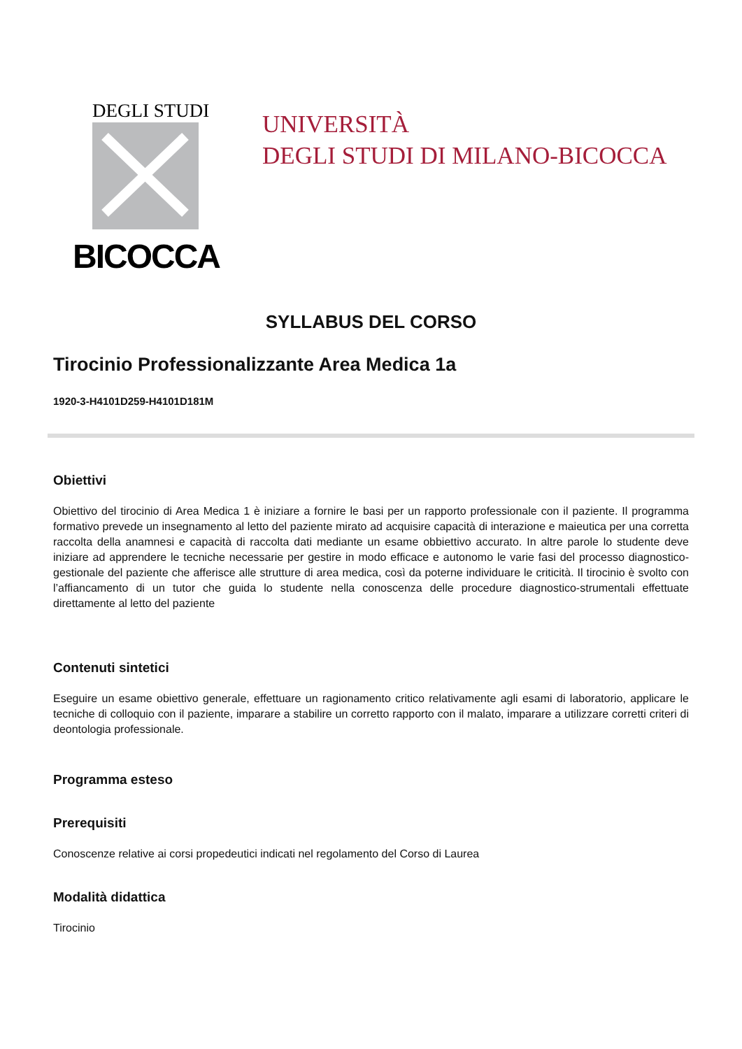DEGLI STUDI
BICOCCA
UNIVERSITÀ
DEGLI STUDI DI MILANO-BICOCCA
SYLLABUS DEL CORSO
Tirocinio Professionalizzante Area Medica 1a
1920-3-H4101D259-H4101D181M
Obiettivi
Obiettivo del tirocinio di Area Medica 1 è iniziare a fornire le basi per un rapporto professionale con il paziente. Il programma formativo prevede un insegnamento al letto del paziente mirato ad acquisire capacità di interazione e maieutica per una corretta raccolta della anamnesi e capacità di raccolta dati mediante un esame obbiettivo accurato. In altre parole lo studente deve iniziare ad apprendere le tecniche necessarie per gestire in modo efficace e autonomo le varie fasi del processo diagnostico-gestionale del paziente che afferisce alle strutture di area medica, così da poterne individuare le criticità. Il tirocinio è svolto con l’affiancamento di un tutor che guida lo studente nella conoscenza delle procedure diagnostico-strumentali effettuate direttamente al letto del paziente
Contenuti sintetici
Eseguire un esame obiettivo generale, effettuare un ragionamento critico relativamente agli esami di laboratorio, applicare le tecniche di colloquio con il paziente, imparare a stabilire un corretto rapporto con il malato, imparare a utilizzare corretti criteri di deontologia professionale.
Programma esteso
Prerequisiti
Conoscenze relative ai corsi propedeutici indicati nel regolamento del Corso di Laurea
Modalità didattica
Tirocinio